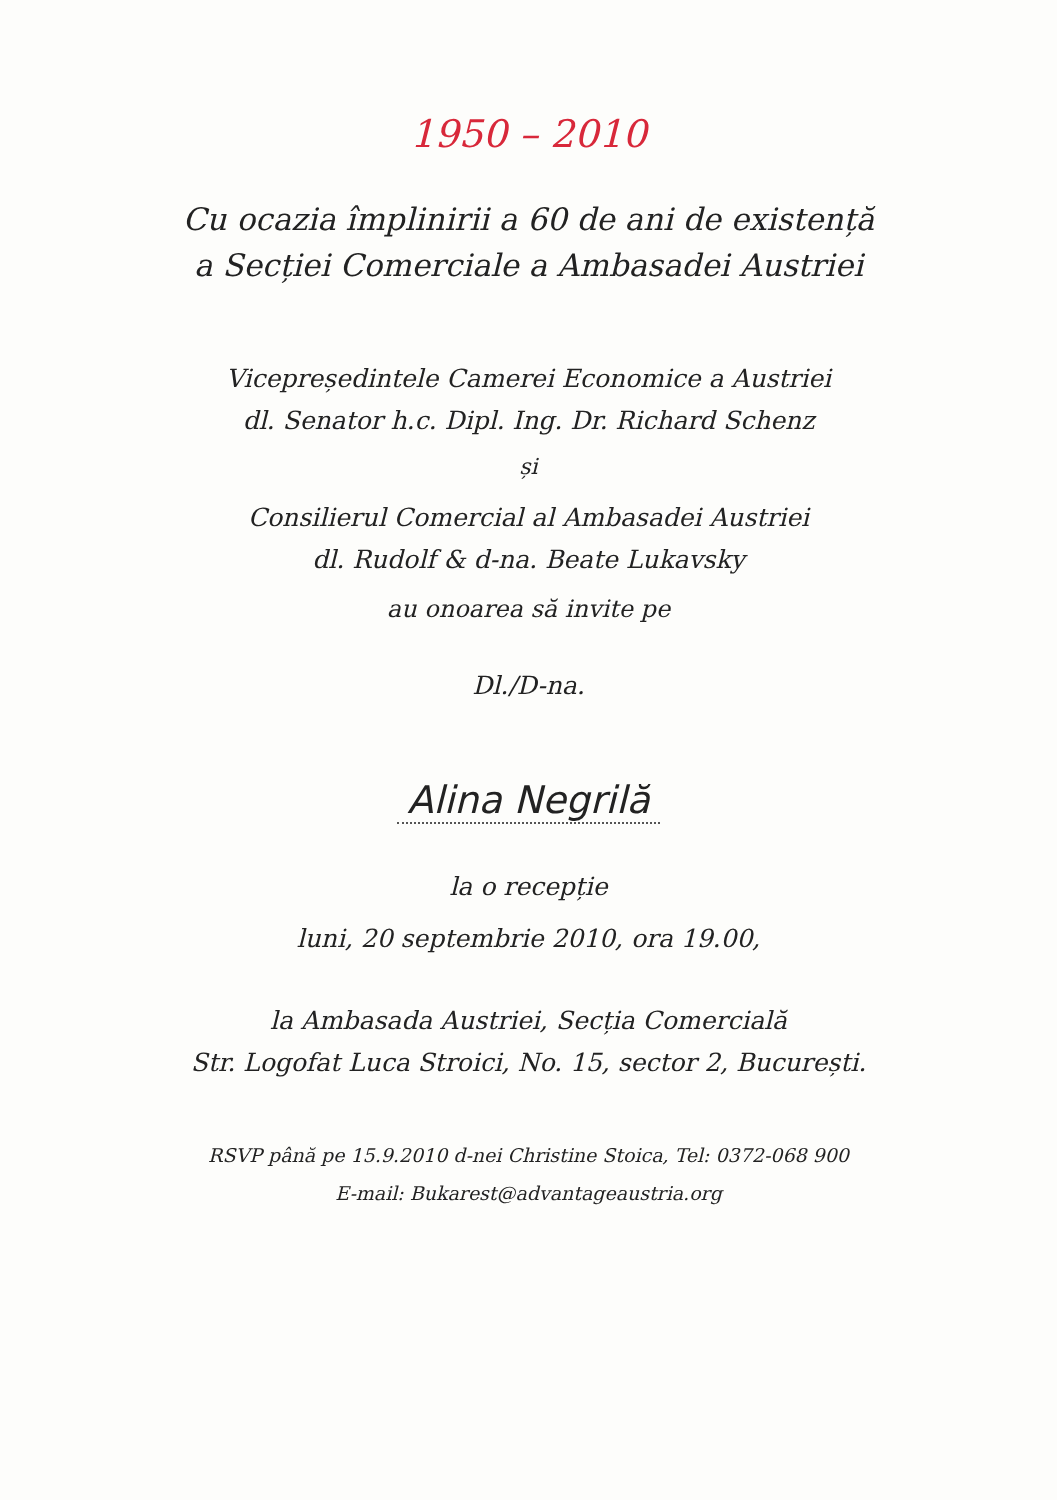1950 – 2010
Cu ocazia împlinirii a 60 de ani de existență
a Secției Comerciale a Ambasadei Austriei
Vicepreședintele Camerei Economice a Austriei
dl. Senator h.c. Dipl. Ing. Dr. Richard Schenz
și
Consilierul Comercial al Ambasadei Austriei
dl. Rudolf & d-na. Beate Lukavsky
au onoarea să invite pe
Dl./D-na.
Alina Negrilă
la o recepție
luni, 20 septembrie 2010, ora 19.00,
la Ambasada Austriei, Secția Comercială
Str. Logofat Luca Stroici, No. 15, sector 2, București.
RSVP până pe 15.9.2010 d-nei Christine Stoica, Tel: 0372-068 900
E-mail: Bukarest@advantageaustria.org